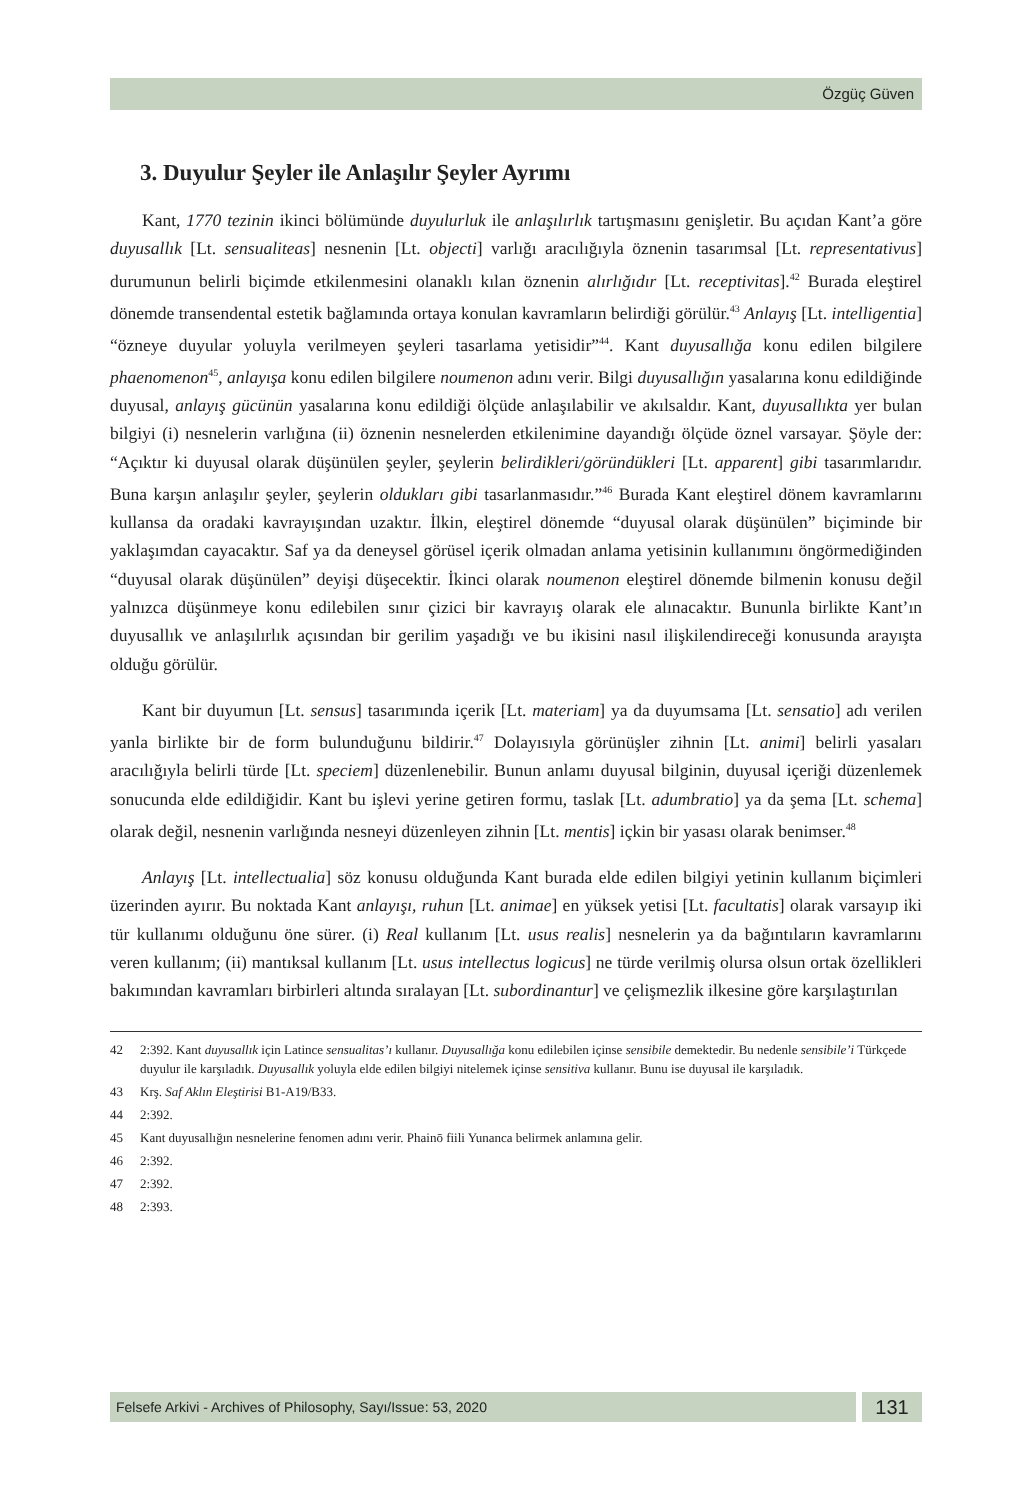Özgüç Güven
3. Duyulur Şeyler ile Anlaşılır Şeyler Ayrımı
Kant, 1770 tezinin ikinci bölümünde duyulurluk ile anlaşılırlık tartışmasını genişletir. Bu açıdan Kant’a göre duyusallık [Lt. sensualiteas] nesnenin [Lt. objecti] varlığı aracılığıyla öznenin tasarımsal [Lt. representativus] durumunun belirli biçimde etkilenmesini olanaklı kılan öznenin alırlığıdır [Lt. receptivitas].<sup>42</sup> Burada eleştirel dönemde transendental estetik bağlamında ortaya konulan kavramların belirdiği görülür.<sup>43</sup> Anlayış [Lt. intelligentia] “özneye duyular yoluyla verilmeyen şeyleri tasarlama yetisidir”<sup>44</sup>. Kant duyusallığa konu edilen bilgilere phaenomenon<sup>45</sup>, anlayışa konu edilen bilgilere noumenon adını verir. Bilgi duyusallığın yasalarına konu edildiğinde duyusal, anlayış gücünün yasalarına konu edildiği ölçüde anlaşılabilir ve akılsaldır. Kant, duyusallıkta yer bulan bilgiyi (i) nesnelerin varlığına (ii) öznenin nesnelerden etkilenimine dayandığı ölçüde öznel varsayar. Şöyle der: “Açıktır ki duyusal olarak düşünülen şeyler, şeylerin belirdikleri/göründükleri [Lt. apparent] gibi tasarımlarıdır. Buna karşın anlaşılır şeyler, şeylerin oldukları gibi tasarlanmasıdır.”<sup>46</sup> Burada Kant eleştirel dönem kavramlarını kullansa da oradaki kavrayışından uzaktır. İlkin, eleştirel dönemde “duyusal olarak düşünülen” biçiminde bir yaklaşımdan cayacaktır. Saf ya da deneysel görüsel içerik olmadan anlama yetisinin kullanımını öngörmediğinden “duyusal olarak düşünülen” deyişi düşecektir. İkinci olarak noumenon eleştirel dönemde bilmenin konusu değil yalnızca düşünmeye konu edilebilen sınır çizici bir kavrayış olarak ele alınacaktır. Bununla birlikte Kant’ın duyusallık ve anlaşılırlık açısından bir gerilim yaşadığı ve bu ikisini nasıl ilişkilendireceği konusunda arayışta olduğu görülür.
Kant bir duyumun [Lt. sensus] tasarımında içerik [Lt. materiam] ya da duyumsama [Lt. sensatio] adı verilen yanla birlikte bir de form bulunduğunu bildirir.<sup>47</sup> Dolayısıyla görünüşler zihnin [Lt. animi] belirli yasaları aracılığıyla belirli türde [Lt. speciem] düzenlenebilir. Bunun anlamı duyusal bilginin, duyusal içeriği düzenlemek sonucunda elde edildiğidir. Kant bu işlevi yerine getiren formu, taslak [Lt. adumbratio] ya da şema [Lt. schema] olarak değil, nesnenin varlığında nesneyi düzenleyen zihnin [Lt. mentis] içkin bir yasası olarak benimser.<sup>48</sup>
Anlayış [Lt. intellectualia] söz konusu olduğunda Kant burada elde edilen bilgiyi yetinin kullanım biçimleri üzerinden ayırır. Bu noktada Kant anlayışı, ruhun [Lt. animae] en yüksek yetisi [Lt. facultatis] olarak varsayıp iki tür kullanımı olduğunu öne sürer. (i) Real kullanım [Lt. usus realis] nesnelerin ya da bağıntıların kavramlarını veren kullanım; (ii) mantıksal kullanım [Lt. usus intellectus logicus] ne türde verilmiş olursa olsun ortak özellikleri bakımından kavramları birbirleri altında sıralayan [Lt. subordinantur] ve çelişmezlik ilkesine göre karşılaştırılan
42 2:392. Kant duyusallık için Latince sensualitas’ı kullanır. Duyusallığa konu edilebilen içinse sensibile demektedir. Bu nedenle sensibile’i Türkçede duyulur ile karşıladık. Duyusallık yoluyla elde edilen bilgiyi nitelemek içinse sensitiva kullanır. Bunu ise duyusal ile karşıladık.
43 Krş. Saf Aklın Eleştirisi B1-A19/B33.
44 2:392.
45 Kant duyusallığın nesnelerine fenomen adını verir. Phainō fiili Yunanca belirmek anlamına gelir.
46 2:392.
47 2:392.
48 2:393.
Felsefe Arkivi - Archives of Philosophy, Sayı/Issue: 53, 2020
131